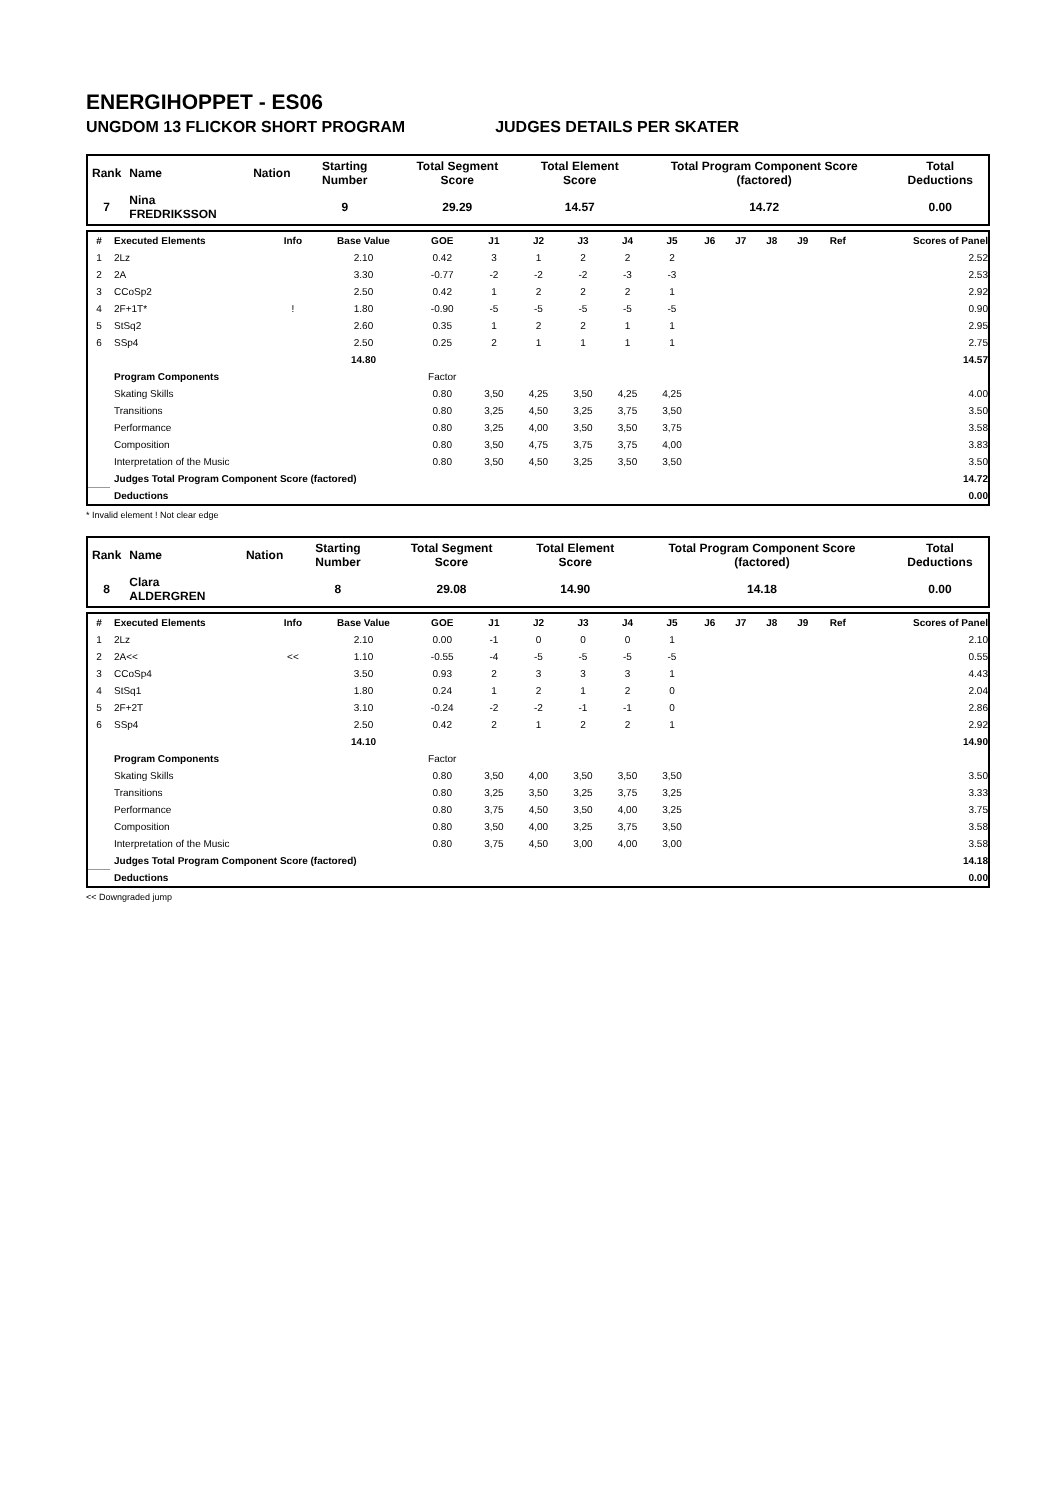ENERGIHOPPET - ES06
UNGDOM 13 FLICKOR SHORT PROGRAM JUDGES DETAILS PER SKATER
| Rank | Name | Nation | Starting Number | Total Segment Score | Total Element Score | Total Program Component Score (factored) | Total Deductions |
| --- | --- | --- | --- | --- | --- | --- | --- |
| 7 | Nina FREDRIKSSON | | 9 | 29.29 | 14.57 | 14.72 | 0.00 |
| # | Executed Elements | Info | Base Value | GOE | J1 | J2 | J3 | J4 | J5 | J6 | J7 | J8 | J9 | Ref | Scores of Panel |
| --- | --- | --- | --- | --- | --- | --- | --- | --- | --- | --- | --- | --- | --- | --- | --- |
| 1 | 2Lz | | 2.10 | 0.42 | 3 | 1 | 2 | 2 | 2 | | | | | | 2.52 |
| 2 | 2A | | 3.30 | -0.77 | -2 | -2 | -2 | -3 | -3 | | | | | | 2.53 |
| 3 | CCoSp2 | | 2.50 | 0.42 | 1 | 2 | 2 | 2 | 1 | | | | | | 2.92 |
| 4 | 2F+1T* | ! | 1.80 | -0.90 | -5 | -5 | -5 | -5 | -5 | | | | | | 0.90 |
| 5 | StSq2 | | 2.60 | 0.35 | 1 | 2 | 2 | 1 | 1 | | | | | | 2.95 |
| 6 | SSp4 | | 2.50 | 0.25 | 2 | 1 | 1 | 1 | 1 | | | | | | 2.75 |
| | | | 14.80 | | | | | | | | | | | | 14.57 |
| | Program Components | | | Factor | | | | | | | | | | | |
| | Skating Skills | | | 0.80 | 3,50 | 4,25 | 3,50 | 4,25 | 4,25 | | | | | | 4.00 |
| | Transitions | | | 0.80 | 3,25 | 4,50 | 3,25 | 3,75 | 3,50 | | | | | | 3.50 |
| | Performance | | | 0.80 | 3,25 | 4,00 | 3,50 | 3,50 | 3,75 | | | | | | 3.58 |
| | Composition | | | 0.80 | 3,50 | 4,75 | 3,75 | 3,75 | 4,00 | | | | | | 3.83 |
| | Interpretation of the Music | | | 0.80 | 3,50 | 4,50 | 3,25 | 3,50 | 3,50 | | | | | | 3.50 |
| | Judges Total Program Component Score (factored) | | | | | | | | | | | | | | 14.72 |
| | Deductions | | | | | | | | | | | | | | 0.00 |
* Invalid element ! Not clear edge
| Rank | Name | Nation | Starting Number | Total Segment Score | Total Element Score | Total Program Component Score (factored) | Total Deductions |
| --- | --- | --- | --- | --- | --- | --- | --- |
| 8 | Clara ALDERGREN | | 8 | 29.08 | 14.90 | 14.18 | 0.00 |
| # | Executed Elements | Info | Base Value | GOE | J1 | J2 | J3 | J4 | J5 | J6 | J7 | J8 | J9 | Ref | Scores of Panel |
| --- | --- | --- | --- | --- | --- | --- | --- | --- | --- | --- | --- | --- | --- | --- | --- |
| 1 | 2Lz | | 2.10 | 0.00 | -1 | 0 | 0 | 0 | 1 | | | | | | 2.10 |
| 2 | 2A<< | << | 1.10 | -0.55 | -4 | -5 | -5 | -5 | -5 | | | | | | 0.55 |
| 3 | CCoSp4 | | 3.50 | 0.93 | 2 | 3 | 3 | 3 | 1 | | | | | | 4.43 |
| 4 | StSq1 | | 1.80 | 0.24 | 1 | 2 | 1 | 2 | 0 | | | | | | 2.04 |
| 5 | 2F+2T | | 3.10 | -0.24 | -2 | -2 | -1 | -1 | 0 | | | | | | 2.86 |
| 6 | SSp4 | | 2.50 | 0.42 | 2 | 1 | 2 | 2 | 1 | | | | | | 2.92 |
| | | | 14.10 | | | | | | | | | | | | 14.90 |
| | Program Components | | | Factor | | | | | | | | | | | |
| | Skating Skills | | | 0.80 | 3,50 | 4,00 | 3,50 | 3,50 | 3,50 | | | | | | 3.50 |
| | Transitions | | | 0.80 | 3,25 | 3,50 | 3,25 | 3,75 | 3,25 | | | | | | 3.33 |
| | Performance | | | 0.80 | 3,75 | 4,50 | 3,50 | 4,00 | 3,25 | | | | | | 3.75 |
| | Composition | | | 0.80 | 3,50 | 4,00 | 3,25 | 3,75 | 3,50 | | | | | | 3.58 |
| | Interpretation of the Music | | | 0.80 | 3,75 | 4,50 | 3,00 | 4,00 | 3,00 | | | | | | 3.58 |
| | Judges Total Program Component Score (factored) | | | | | | | | | | | | | | 14.18 |
| | Deductions | | | | | | | | | | | | | | 0.00 |
<< Downgraded jump